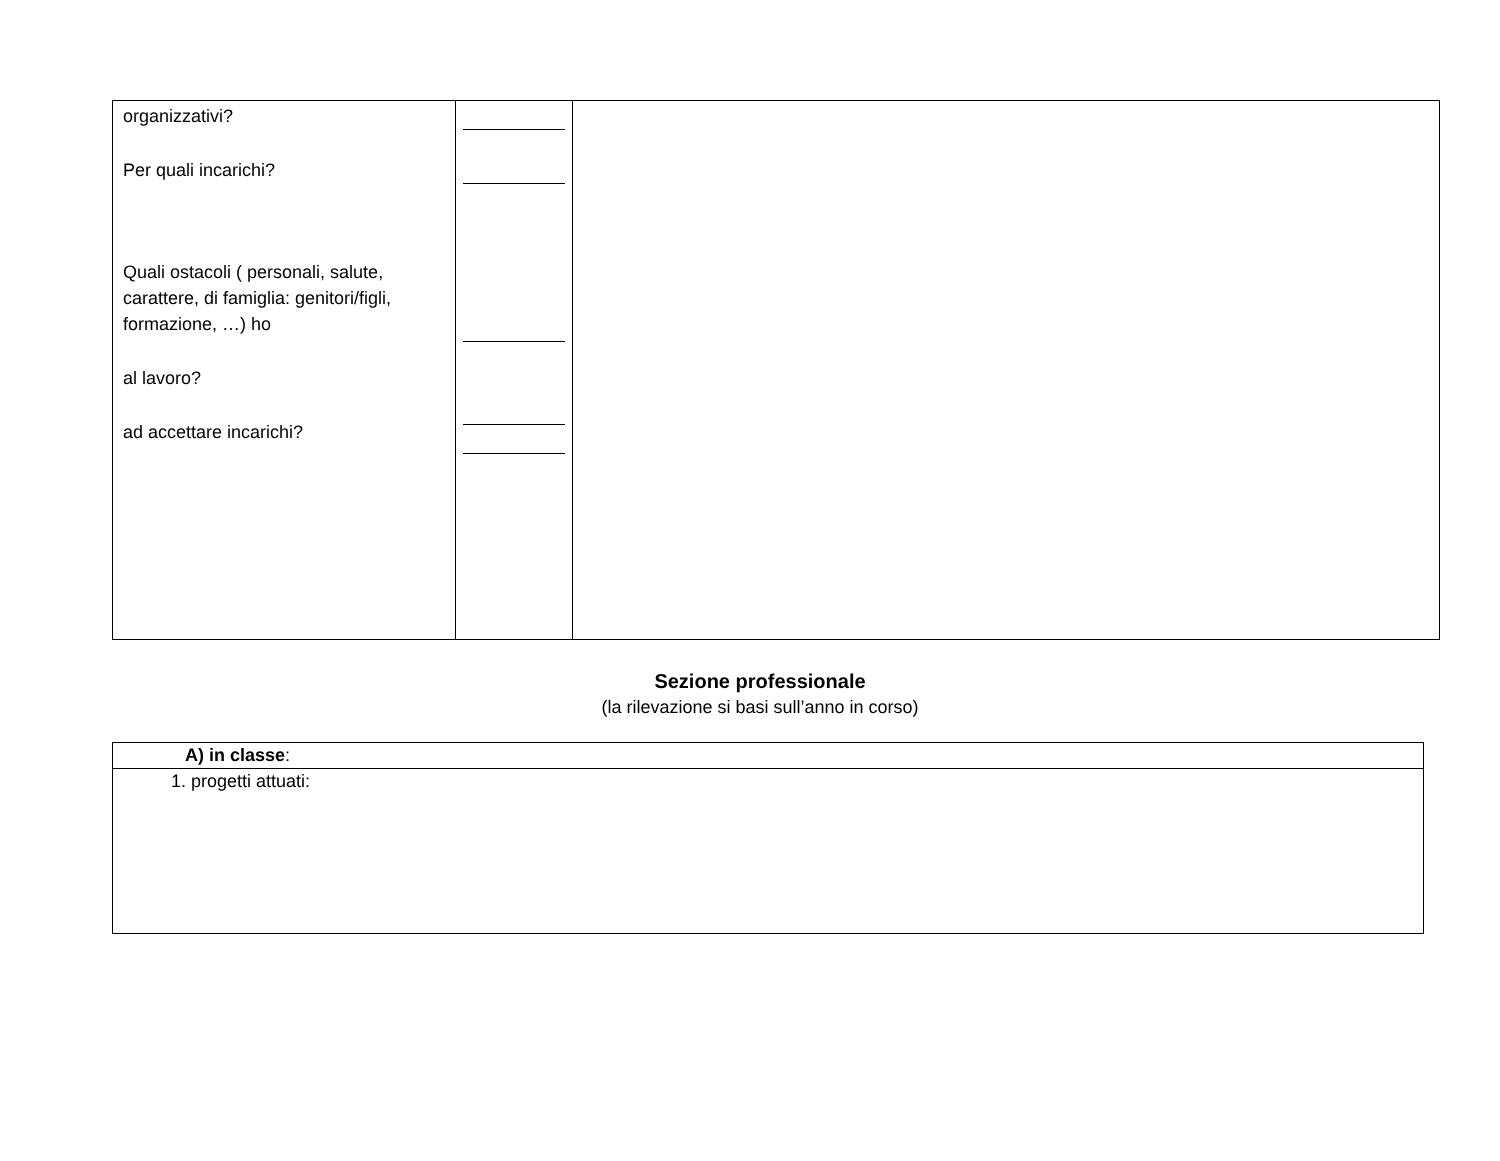| organizzativi? Per quali incarichi? Quali ostacoli ( personali, salute, carattere, di famiglia: genitori/figli, formazione, …) ho al lavoro? ad accettare incarichi? | | |
Sezione professionale
(la rilevazione si basi sull’anno in corso)
| A) in classe : |
| 1. progetti attuati: |